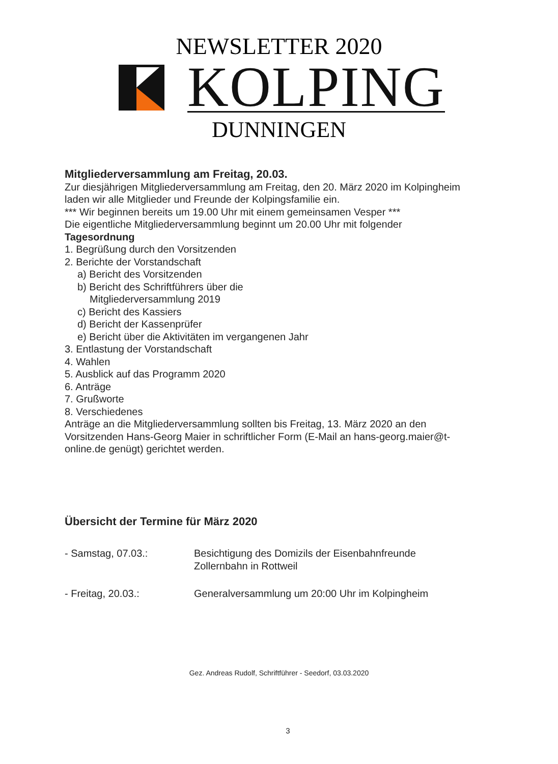NEWSLETTER 2020
KOLPING
DUNNINGEN
Mitgliederversammlung am Freitag, 20.03.
Zur diesjährigen Mitgliederversammlung am Freitag, den 20. März 2020 im Kolpingheim laden wir alle Mitglieder und Freunde der Kolpingsfamilie ein.
*** Wir beginnen bereits um 19.00 Uhr mit einem gemeinsamen Vesper ***
Die eigentliche Mitgliederversammlung beginnt um 20.00 Uhr mit folgender
Tagesordnung
1. Begrüßung durch den Vorsitzenden
2. Berichte der Vorstandschaft
a) Bericht des Vorsitzenden
b) Bericht des Schriftführers über die
Mitgliederversammlung 2019
c) Bericht des Kassiers
d) Bericht der Kassenprüfer
e) Bericht über die Aktivitäten im vergangenen Jahr
3. Entlastung der Vorstandschaft
4. Wahlen
5. Ausblick auf das Programm 2020
6. Anträge
7. Grußworte
8. Verschiedenes
Anträge an die Mitgliederversammlung sollten bis Freitag, 13. März 2020 an den Vorsitzenden Hans-Georg Maier in schriftlicher Form (E-Mail an hans-georg.maier@t-online.de genügt) gerichtet werden.
Übersicht der Termine für März 2020
- Samstag, 07.03.: Besichtigung des Domizils der Eisenbahnfreunde
Zollernbahn in Rottweil
- Freitag, 20.03.: Generalversammlung um 20:00 Uhr im Kolpingheim
Gez. Andreas Rudolf, Schriftführer - Seedorf, 03.03.2020
3